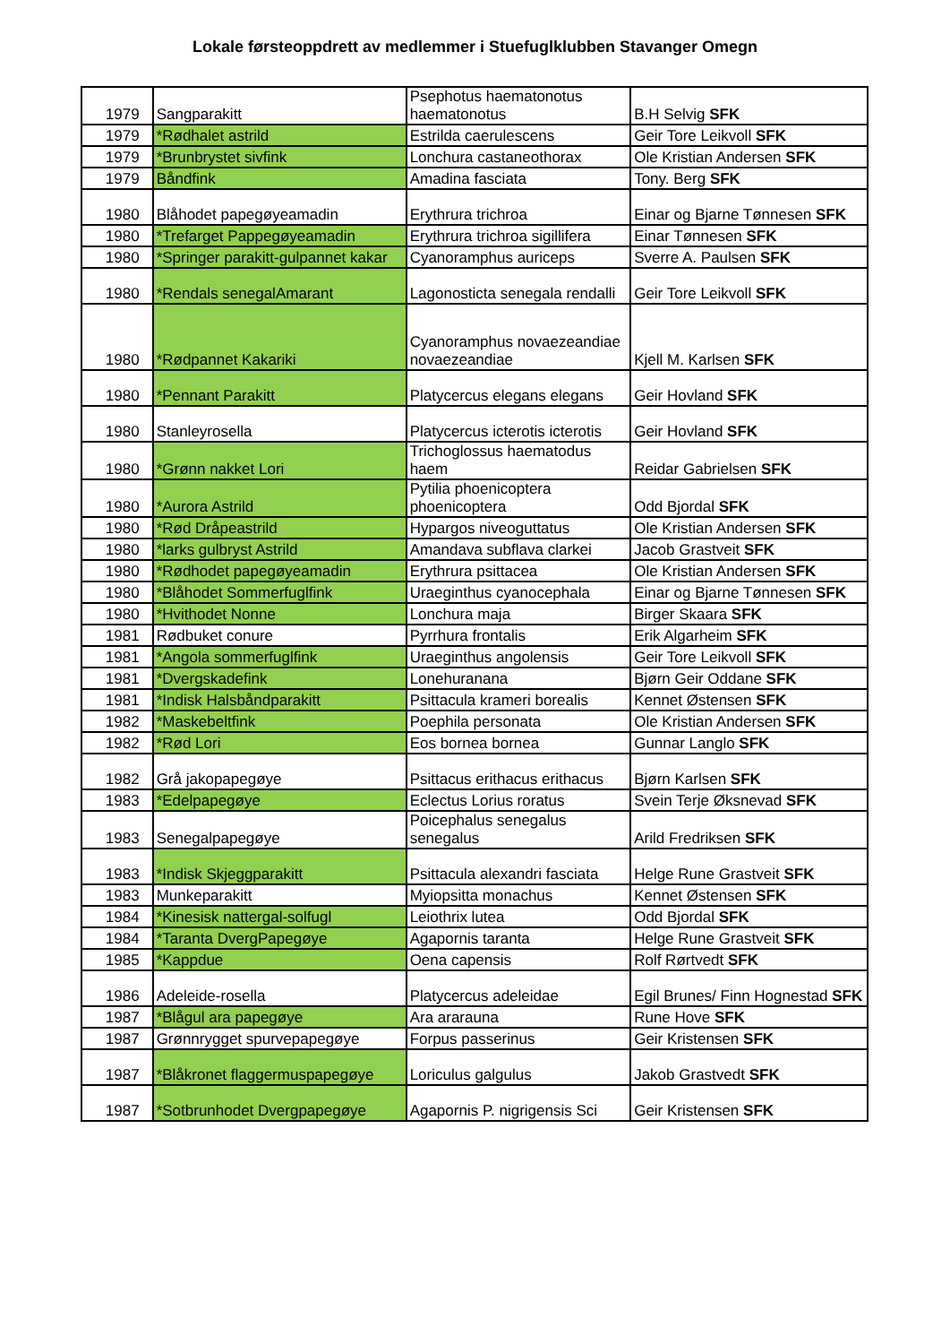Lokale førsteoppdrett av medlemmer i Stuefuglklubben Stavanger Omegn
| 1979 | Sangparakitt | Psephotus haematonotus haematonotus | B.H Selvig SFK |
| 1979 | *Rødhalet astrild | Estrilda caerulescens | Geir Tore Leikvoll SFK |
| 1979 | *Brunbrystet sivfink | Lonchura castaneothorax | Ole Kristian Andersen SFK |
| 1979 | Båndfink | Amadina fasciata | Tony. Berg SFK |
| 1980 | Blåhodet papegøyeamadin | Erythrura trichroa | Einar og Bjarne Tønnesen SFK |
| 1980 | *Trefarget Pappegøyeamadin | Erythrura trichroa sigillifera | Einar Tønnesen SFK |
| 1980 | *Springer parakitt-gulpannet kakar | Cyanoramphus auriceps | Sverre A. Paulsen SFK |
| 1980 | *Rendals senegalAmarant | Lagonosticta senegala rendalli | Geir Tore Leikvoll SFK |
| 1980 | *Rødpannet Kakariki | Cyanoramphus novaezeandiae novaezeandiae | Kjell M. Karlsen SFK |
| 1980 | *Pennant Parakitt | Platycercus elegans elegans | Geir Hovland SFK |
| 1980 | Stanleyrosella | Platycercus icterotis icterotis | Geir Hovland SFK |
| 1980 | *Grønn nakket Lori | Trichoglossus haematodus haem | Reidar Gabrielsen SFK |
| 1980 | *Aurora Astrild | Pytilia phoenicoptera phoenicoptera | Odd Bjordal SFK |
| 1980 | *Rød Dråpeastrild | Hypargos niveoguttatus | Ole Kristian Andersen SFK |
| 1980 | *larks gulbryst Astrild | Amandava subflava clarkei | Jacob Grastveit SFK |
| 1980 | *Rødhodet papegøyeamadin | Erythrura psittacea | Ole Kristian Andersen SFK |
| 1980 | *Blåhodet Sommerfuglfink | Uraeginthus cyanocephala | Einar og Bjarne Tønnesen SFK |
| 1980 | *Hvithodet Nonne | Lonchura maja | Birger Skaara SFK |
| 1981 | Rødbuket conure | Pyrrhura frontalis | Erik Algarheim SFK |
| 1981 | *Angola sommerfuglfink | Uraeginthus angolensis | Geir Tore Leikvoll SFK |
| 1981 | *Dvergskadefink | Lonehuranana | Bjørn Geir Oddane SFK |
| 1981 | *Indisk Halsbåndparakitt | Psittacula krameri borealis | Kennet Østensen SFK |
| 1982 | *Maskebeltfink | Poephila personata | Ole Kristian Andersen SFK |
| 1982 | *Rød Lori | Eos bornea bornea | Gunnar Langlo SFK |
| 1982 | Grå jakopapegøye | Psittacus erithacus erithacus | Bjørn Karlsen SFK |
| 1983 | *Edelpapegøye | Eclectus Lorius roratus | Svein Terje Øksnevad SFK |
| 1983 | Senegalpapegøye | Poicephalus senegalus senegalus | Arild Fredriksen SFK |
| 1983 | *Indisk Skjeggparakitt | Psittacula alexandri fasciata | Helge Rune Grastveit SFK |
| 1983 | Munkeparakitt | Myiopsitta monachus | Kennet Østensen SFK |
| 1984 | *Kinesisk nattergal-solfugl | Leiothrix lutea | Odd Bjordal SFK |
| 1984 | *Taranta DvergPapegøye | Agapornis taranta | Helge Rune Grastveit SFK |
| 1985 | *Kappdue | Oena capensis | Rolf Rørtvedt SFK |
| 1986 | Adeleide-rosella | Platycercus adeleidae | Egil Brunes/ Finn Hognestad SFK |
| 1987 | *Blågul ara papegøye | Ara ararauna | Rune Hove SFK |
| 1987 | Grønnrygget spurvepapegøye | Forpus passerinus | Geir Kristensen SFK |
| 1987 | *Blåkronet flaggermuspapegøye | Loriculus galgulus | Jakob Grastvedt SFK |
| 1987 | *Sotbrunhodet Dvergpapegøye | Agapornis P. nigrigensis Sci | Geir Kristensen SFK |